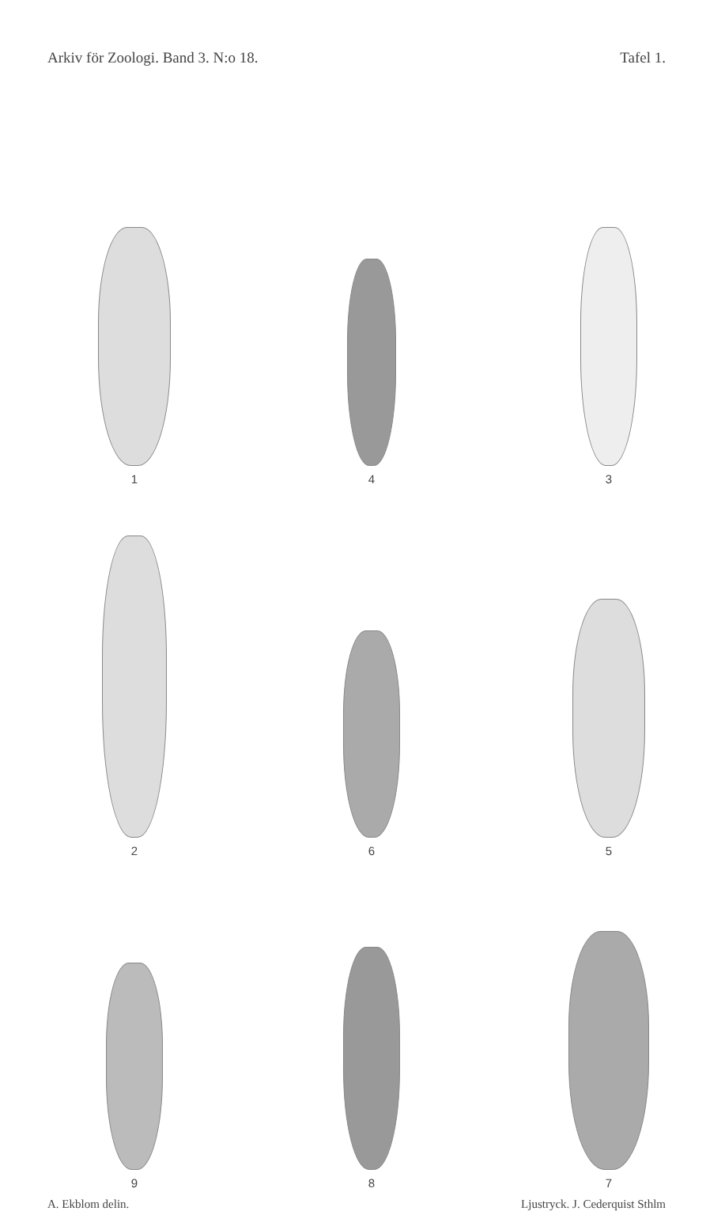Arkiv för Zoologi. Band 3. N:o 18. Tafel 1.
1
4
3
2
6
5
9
8
7
A. Ekblom delin. Ljustryck. J. Cederquist Sthlm